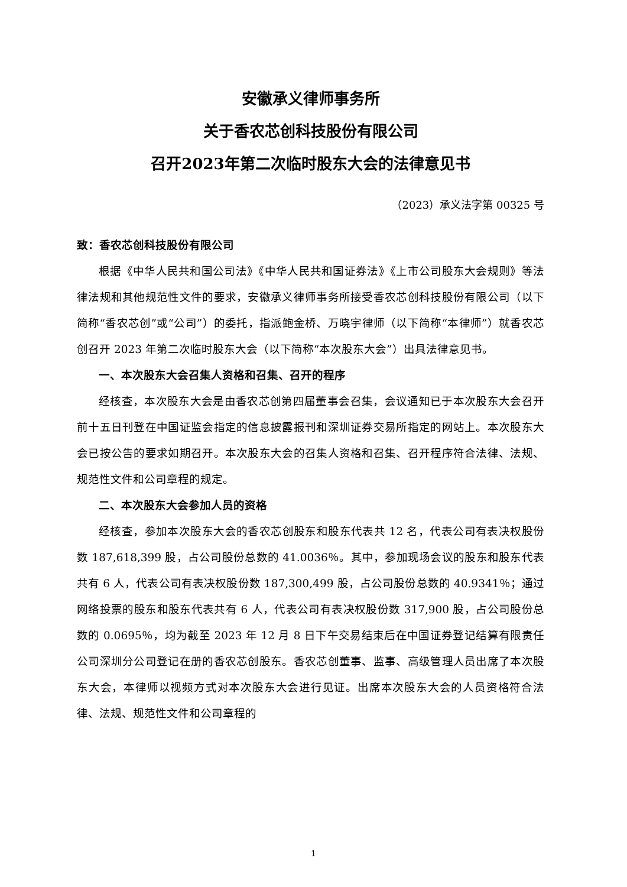安徽承义律师事务所
关于香农芯创科技股份有限公司
召开2023年第二次临时股东大会的法律意见书
（2023）承义法字第 00325 号
致：香农芯创科技股份有限公司
根据《中华人民共和国公司法》《中华人民共和国证券法》《上市公司股东大会规则》等法律法规和其他规范性文件的要求，安徽承义律师事务所接受香农芯创科技股份有限公司（以下简称“香农芯创”或“公司”）的委托，指派鲍金桥、万晓宇律师（以下简称“本律师”）就香农芯创召开 2023 年第二次临时股东大会（以下简称“本次股东大会”）出具法律意见书。
一、本次股东大会召集人资格和召集、召开的程序
经核查，本次股东大会是由香农芯创第四届董事会召集，会议通知已于本次股东大会召开前十五日刊登在中国证监会指定的信息披露报刊和深圳证券交易所指定的网站上。本次股东大会已按公告的要求如期召开。本次股东大会的召集人资格和召集、召开程序符合法律、法规、规范性文件和公司章程的规定。
二、本次股东大会参加人员的资格
经核查，参加本次股东大会的香农芯创股东和股东代表共 12 名，代表公司有表决权股份数 187,618,399 股，占公司股份总数的 41.0036％。其中，参加现场会议的股东和股东代表共有 6 人，代表公司有表决权股份数 187,300,499 股，占公司股份总数的 40.9341％；通过网络投票的股东和股东代表共有 6 人，代表公司有表决权股份数 317,900 股，占公司股份总数的 0.0695％，均为截至 2023 年 12 月 8 日下午交易结束后在中国证券登记结算有限责任公司深圳分公司登记在册的香农芯创股东。香农芯创董事、监事、高级管理人员出席了本次股东大会，本律师以视频方式对本次股东大会进行见证。出席本次股东大会的人员资格符合法律、法规、规范性文件和公司章程的
1